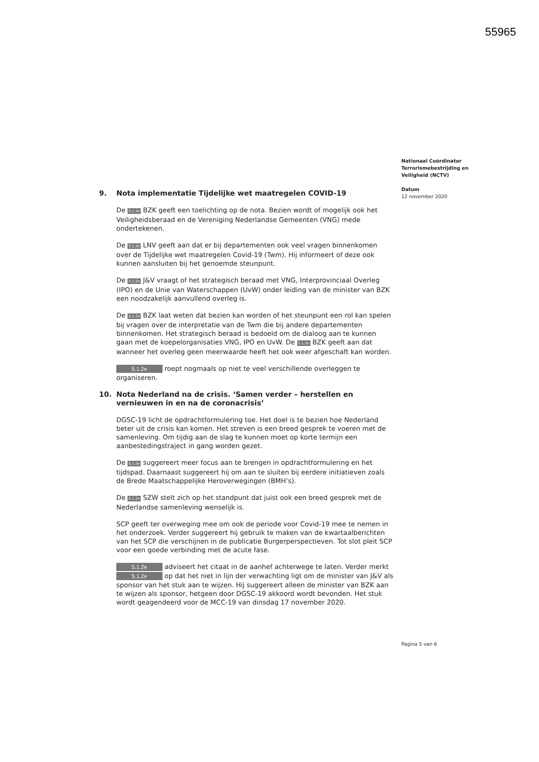55965
Nationaal Coördinator
Terrorismebestrijding en
Veiligheid (NCTV)
Datum
12 november 2020
9. Nota implementatie Tijdelijke wet maatregelen COVID-19
De 5.1.2e BZK geeft een toelichting op de nota. Bezien wordt of mogelijk ook het Veiligheidsberaad en de Vereniging Nederlandse Gemeenten (VNG) mede ondertekenen.
De 5.1.2e LNV geeft aan dat er bij departementen ook veel vragen binnenkomen over de Tijdelijke wet maatregelen Covid-19 (Twm). Hij informeert of deze ook kunnen aansluiten bij het genoemde steunpunt.
De 5.1.2e J&V vraagt of het strategisch beraad met VNG, Interprovinciaal Overleg (IPO) en de Unie van Waterschappen (UvW) onder leiding van de minister van BZK een noodzakelijk aanvullend overleg is.
De 5.1.2e BZK laat weten dat bezien kan worden of het steunpunt een rol kan spelen bij vragen over de interpretatie van de Twm die bij andere departementen binnenkomen. Het strategisch beraad is bedoeld om de dialoog aan te kunnen gaan met de koepelorganisaties VNG, IPO en UvW. De 5.1.2e BZK geeft aan dat wanneer het overleg geen meerwaarde heeft het ook weer afgeschaft kan worden.
5.1.2e roept nogmaals op niet te veel verschillende overleggen te organiseren.
10. Nota Nederland na de crisis. ‘Samen verder – herstellen en vernieuwen in en na de coronacrisis’
DGSC-19 licht de opdrachtformulering toe. Het doel is te bezien hoe Nederland beter uit de crisis kan komen. Het streven is een breed gesprek te voeren met de samenleving. Om tijdig aan de slag te kunnen moet op korte termijn een aanbestedingstraject in gang worden gezet.
De 5.1.2e suggereert meer focus aan te brengen in opdrachtformulering en het tijdspad. Daarnaast suggereert hij om aan te sluiten bij eerdere initiatieven zoals de Brede Maatschappelijke Heroverwegingen (BMH’s).
De 5.1.2e SZW stelt zich op het standpunt dat juist ook een breed gesprek met de Nederlandse samenleving wenselijk is.
SCP geeft ter overweging mee om ook de periode voor Covid-19 mee te nemen in het onderzoek. Verder suggereert hij gebruik te maken van de kwartaalberichten van het SCP die verschijnen in de publicatie Burgerperspectieven. Tot slot pleit SCP voor een goede verbinding met de acute fase.
5.1.2e adviseert het citaat in de aanhef achterwege te laten. Verder merkt 5.1.2e op dat het niet in lijn der verwachting ligt om de minister van J&V als sponsor van het stuk aan te wijzen. Hij suggereert alleen de minister van BZK aan te wijzen als sponsor, hetgeen door DGSC-19 akkoord wordt bevonden. Het stuk wordt geagendeerd voor de MCC-19 van dinsdag 17 november 2020.
Pagina 5 van 6